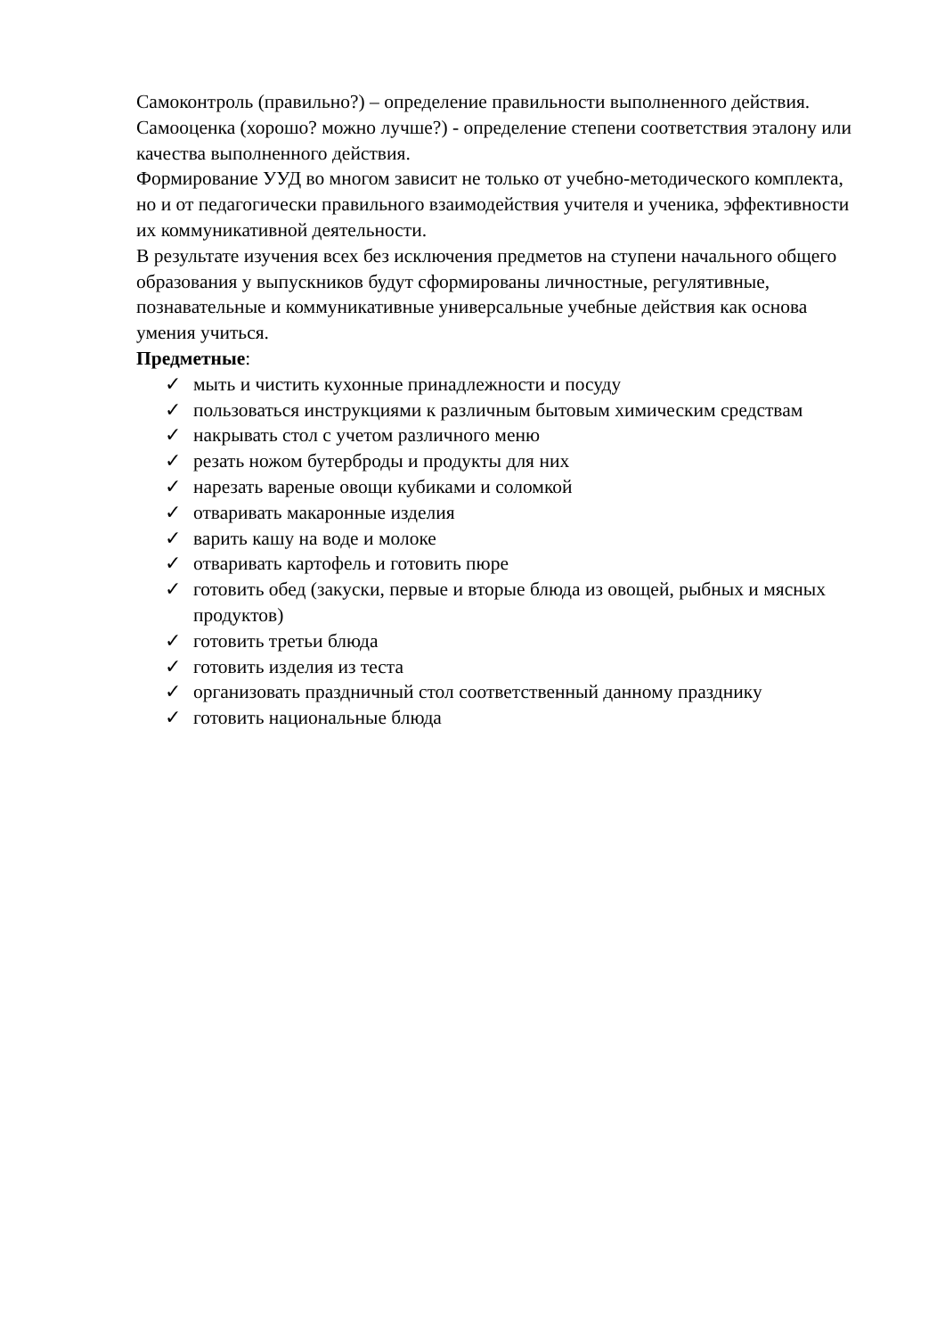Самоконтроль (правильно?) – определение правильности выполненного действия.
Самооценка (хорошо? можно лучше?) - определение степени соответствия эталону или качества выполненного действия.
Формирование УУД во многом зависит не только от учебно-методического комплекта, но и от педагогически правильного взаимодействия учителя и ученика, эффективности их коммуникативной деятельности.
В результате изучения всех без исключения предметов на ступени начального общего образования у выпускников будут сформированы личностные, регулятивные, познавательные и коммуникативные универсальные учебные действия как основа умения учиться.
Предметные:
✓ мыть и чистить кухонные принадлежности и посуду
✓ пользоваться инструкциями к различным бытовым химическим средствам
✓ накрывать стол с учетом различного меню
✓ резать ножом бутерброды и продукты для них
✓ нарезать вареные овощи кубиками и соломкой
✓ отваривать макаронные изделия
✓ варить кашу на воде и молоке
✓ отваривать картофель и готовить пюре
✓ готовить обед (закуски, первые и вторые блюда из овощей, рыбных и мясных продуктов)
✓ готовить третьи блюда
✓ готовить изделия из теста
✓ организовать праздничный стол соответственный данному празднику
✓ готовить национальные блюда